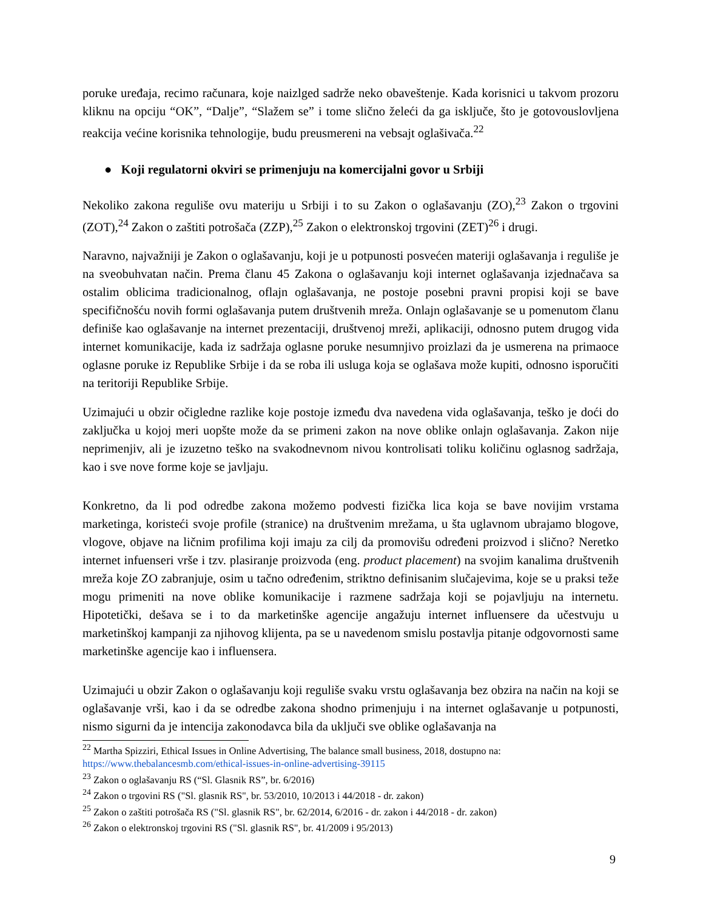poruke uređaja, recimo računara, koje naizlged sadrže neko obaveštenje. Kada korisnici u takvom prozoru kliknu na opciju “OK”, “Dalje”, “Slažem se” i tome slično želeći da ga isključe, što je gotovouslovljena reakcija većine korisnika tehnologije, budu preusmereni na vebsajt oglašivača.<sup>22</sup>
● Koji regulatorni okviri se primenjuju na komercijalni govor u Srbiji
Nekoliko zakona reguliše ovu materiju u Srbiji i to su Zakon o oglašavanju (ZO),<sup>23</sup> Zakon o trgovini (ZOT),<sup>24</sup> Zakon o zaštiti potrošača (ZZP),<sup>25</sup> Zakon o elektronskoj trgovini (ZET)<sup>26</sup> i drugi.
Naravno, najvažniji je Zakon o oglašavanju, koji je u potpunosti posvećen materiji oglašavanja i reguliše je na sveobuhvatan način. Prema članu 45 Zakona o oglašavanju koji internet oglašavanja izjednačava sa ostalim oblicima tradicionalnog, oflajn oglašavanja, ne postoje posebni pravni propisi koji se bave specifičnošću novih formi oglašavanja putem društvenih mreža. Onlajn oglašavanje se u pomenutom članu definiše kao oglašavanje na internet prezentaciji, društvenoj mreži, aplikaciji, odnosno putem drugog vida internet komunikacije, kada iz sadržaja oglasne poruke nesumnjivo proizlazi da je usmerena na primaoce oglasne poruke iz Republike Srbije i da se roba ili usluga koja se oglašava može kupiti, odnosno isporučiti na teritoriji Republike Srbije.
Uzimajući u obzir očigledne razlike koje postoje između dva navedena vida oglašavanja, teško je doći do zaključka u kojoj meri uopšte može da se primeni zakon na nove oblike onlajn oglašavanja. Zakon nije neprimenjiv, ali je izuzetno teško na svakodnevnom nivou kontrolisati toliku količinu oglasnog sadržaja, kao i sve nove forme koje se javljaju.
Konkretno, da li pod odredbe zakona možemo podvesti fizička lica koja se bave novijim vrstama marketinga, koristeći svoje profile (stranice) na društvenim mrežama, u šta uglavnom ubrajamo blogove, vlogove, objave na ličnim profilima koji imaju za cilj da promovišu određeni proizvod i slično? Neretko internet infuenseri vrše i tzv. plasiranje proizvoda (eng. product placement) na svojim kanalima društvenih mreža koje ZO zabranjuje, osim u tačno određenim, striktno definisanim slučajevima, koje se u praksi teže mogu primeniti na nove oblike komunikacije i razmene sadržaja koji se pojavljuju na internetu. Hipotetički, dešava se i to da marketinške agencije angažuju internet influensere da učestvuju u marketinškoj kampanji za njihovog klijenta, pa se u navedenom smislu postavlja pitanje odgovornosti same marketinške agencije kao i influensera.
Uzimajući u obzir Zakon o oglašavanju koji reguliše svaku vrstu oglašavanja bez obzira na način na koji se oglašavanje vrši, kao i da se odredbe zakona shodno primenjuju i na internet oglašavanje u potpunosti, nismo sigurni da je intencija zakonodavca bila da uključi sve oblike oglašavanja na
<sup>22</sup> Martha Spizziri, Ethical Issues in Online Advertising, The balance small business, 2018, dostupno na: https://www.thebalancesmb.com/ethical-issues-in-online-advertising-39115
<sup>23</sup> Zakon o oglašavanju RS (“Sl. Glasnik RS”, br. 6/2016)
<sup>24</sup> Zakon o trgovini RS ("Sl. glasnik RS", br. 53/2010, 10/2013 i 44/2018 - dr. zakon)
<sup>25</sup> Zakon o zaštiti potrošača RS ("Sl. glasnik RS", br. 62/2014, 6/2016 - dr. zakon i 44/2018 - dr. zakon)
<sup>26</sup> Zakon o elektronskoj trgovini RS ("Sl. glasnik RS", br. 41/2009 i 95/2013)
9